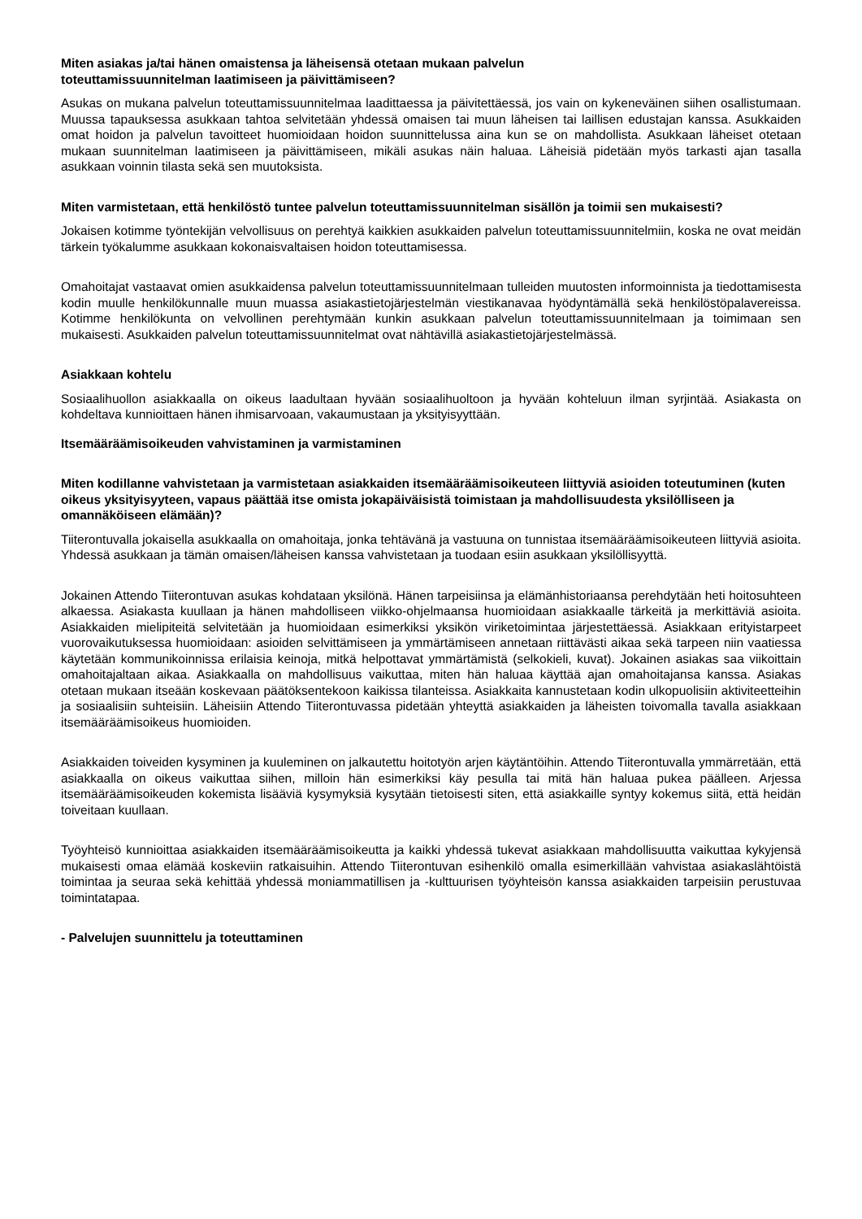Miten asiakas ja/tai hänen omaistensa ja läheisensä otetaan mukaan palvelun
toteuttamissuunnitelman laatimiseen ja päivittämiseen?
Asukas on mukana palvelun toteuttamissuunnitelmaa laadittaessa ja päivitettäessä, jos vain on kykeneväinen siihen osallistumaan. Muussa tapauksessa asukkaan tahtoa selvitetään yhdessä omaisen tai muun läheisen tai laillisen edustajan kanssa. Asukkaiden omat hoidon ja palvelun tavoitteet huomioidaan hoidon suunnittelussa aina kun se on mahdollista. Asukkaan läheiset otetaan mukaan suunnitelman laatimiseen ja päivittämiseen, mikäli asukas näin haluaa. Läheisiä pidetään myös tarkasti ajan tasalla asukkaan voinnin tilasta sekä sen muutoksista.
Miten varmistetaan, että henkilöstö tuntee palvelun toteuttamissuunnitelman sisällön ja toimii sen mukaisesti?
Jokaisen kotimme työntekijän velvollisuus on perehtyä kaikkien asukkaiden palvelun toteuttamissuunnitelmiin, koska ne ovat meidän tärkein työkalumme asukkaan kokonaisvaltaisen hoidon toteuttamisessa.
Omahoitajat vastaavat omien asukkaidensa palvelun toteuttamissuunnitelmaan tulleiden muutosten informoinnista ja tiedottamisesta kodin muulle henkilökunnalle muun muassa asiakastietojärjestelmän viestikanavaa hyödyntämällä sekä henkilöstöpalavereissa. Kotimme henkilökunta on velvollinen perehtymään kunkin asukkaan palvelun toteuttamissuunnitelmaan ja toimimaan sen mukaisesti. Asukkaiden palvelun toteuttamissuunnitelmat ovat nähtävillä asiakastietojärjestelmässä.
Asiakkaan kohtelu
Sosiaalihuollon asiakkaalla on oikeus laadultaan hyvään sosiaalihuoltoon ja hyvään kohteluun ilman syrjintää. Asiakasta on kohdeltava kunnioittaen hänen ihmisarvoaan, vakaumustaan ja yksityisyyttään.
Itsemääräämisoikeuden vahvistaminen ja varmistaminen
Miten kodillanne vahvistetaan ja varmistetaan asiakkaiden itsemääräämisoikeuteen liittyviä asioiden toteutuminen (kuten oikeus yksityisyyteen, vapaus päättää itse omista jokapäiväisistä toimistaan ja mahdollisuudesta yksilölliseen ja omannäköiseen elämään)?
Tiiterontuvalla jokaisella asukkaalla on omahoitaja, jonka tehtävänä ja vastuuna on tunnistaa itsemääräämisoikeuteen liittyviä asioita. Yhdessä asukkaan ja tämän omaisen/läheisen kanssa vahvistetaan ja tuodaan esiin asukkaan yksilöllisyyttä.
Jokainen Attendo Tiiterontuvan asukas kohdataan yksilönä. Hänen tarpeisiinsa ja elämänhistoriaansa perehdytään heti hoitosuhteen alkaessa. Asiakasta kuullaan ja hänen mahdolliseen viikko-ohjelmaansa huomioidaan asiakkaalle tärkeitä ja merkittäviä asioita. Asiakkaiden mielipiteitä selvitetään ja huomioidaan esimerkiksi yksikön viriketoimintaa järjestettäessä. Asiakkaan erityistarpeet vuorovaikutuksessa huomioidaan: asioiden selvittämiseen ja ymmärtämiseen annetaan riittävästi aikaa sekä tarpeen niin vaatiessa käytetään kommunikoinnissa erilaisia keinoja, mitkä helpottavat ymmärtämistä (selkokieli, kuvat). Jokainen asiakas saa viikoittain omahoitajaltaan aikaa. Asiakkaalla on mahdollisuus vaikuttaa, miten hän haluaa käyttää ajan omahoitajansa kanssa. Asiakas otetaan mukaan itseään koskevaan päätöksentekoon kaikissa tilanteissa. Asiakkaita kannustetaan kodin ulkopuolisiin aktiviteetteihin ja sosiaalisiin suhteisiin. Läheisiin Attendo Tiiterontuvassa pidetään yhteyttä asiakkaiden ja läheisten toivomalla tavalla asiakkaan itsemääräämisoikeus huomioiden.
Asiakkaiden toiveiden kysyminen ja kuuleminen on jalkautettu hoitotyön arjen käytäntöihin. Attendo Tiiterontuvalla ymmärretään, että asiakkaalla on oikeus vaikuttaa siihen, milloin hän esimerkiksi käy pesulla tai mitä hän haluaa pukea päälleen. Arjessa itsemääräämisoikeuden kokemista lisääviä kysymyksiä kysytään tietoisesti siten, että asiakkaille syntyy kokemus siitä, että heidän toiveitaan kuullaan.
Työyhteisö kunnioittaa asiakkaiden itsemääräämisoikeutta ja kaikki yhdessä tukevat asiakkaan mahdollisuutta vaikuttaa kykyjensä mukaisesti omaa elämää koskeviin ratkaisuihin. Attendo Tiiterontuvan esihenkilö omalla esimerkillään vahvistaa asiakaslähtöistä toimintaa ja seuraa sekä kehittää yhdessä moniammatillisen ja -kulttuurisen työyhteisön kanssa asiakkaiden tarpeisiin perustuvaa toimintatapaa.
- Palvelujen suunnittelu ja toteuttaminen